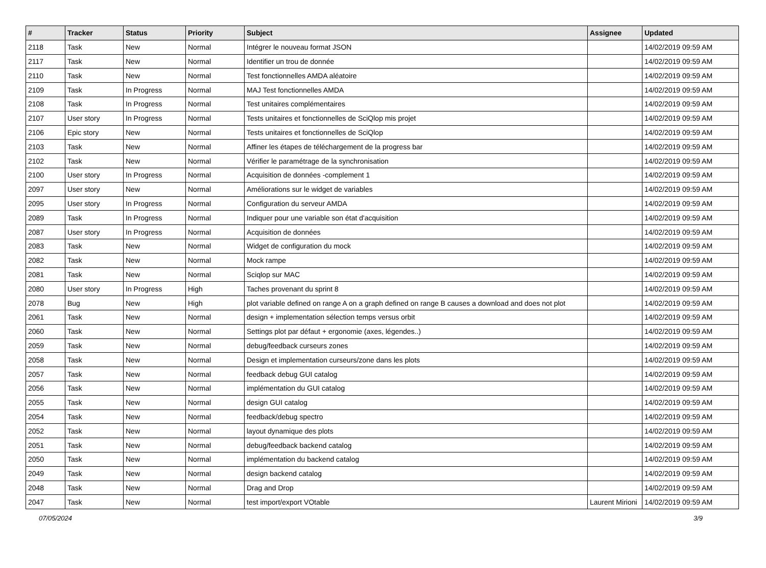| # | Tracker | Status | Priority | Subject | Assignee | Updated |
| --- | --- | --- | --- | --- | --- | --- |
| 2118 | Task | New | Normal | Intégrer le nouveau format JSON | | 14/02/2019 09:59 AM |
| 2117 | Task | New | Normal | Identifier un trou de donnée | | 14/02/2019 09:59 AM |
| 2110 | Task | New | Normal | Test fonctionnelles AMDA aléatoire | | 14/02/2019 09:59 AM |
| 2109 | Task | In Progress | Normal | MAJ Test fonctionnelles AMDA | | 14/02/2019 09:59 AM |
| 2108 | Task | In Progress | Normal | Test unitaires complémentaires | | 14/02/2019 09:59 AM |
| 2107 | User story | In Progress | Normal | Tests unitaires et fonctionnelles de SciQlop mis projet | | 14/02/2019 09:59 AM |
| 2106 | Epic story | New | Normal | Tests unitaires et fonctionnelles de SciQlop | | 14/02/2019 09:59 AM |
| 2103 | Task | New | Normal | Affiner les étapes de téléchargement de la progress bar | | 14/02/2019 09:59 AM |
| 2102 | Task | New | Normal | Vérifier le paramétrage de la synchronisation | | 14/02/2019 09:59 AM |
| 2100 | User story | In Progress | Normal | Acquisition de données -complement 1 | | 14/02/2019 09:59 AM |
| 2097 | User story | New | Normal | Améliorations sur le widget de variables | | 14/02/2019 09:59 AM |
| 2095 | User story | In Progress | Normal | Configuration du serveur AMDA | | 14/02/2019 09:59 AM |
| 2089 | Task | In Progress | Normal | Indiquer pour une variable son état d'acquisition | | 14/02/2019 09:59 AM |
| 2087 | User story | In Progress | Normal | Acquisition de données | | 14/02/2019 09:59 AM |
| 2083 | Task | New | Normal | Widget de configuration du mock | | 14/02/2019 09:59 AM |
| 2082 | Task | New | Normal | Mock rampe | | 14/02/2019 09:59 AM |
| 2081 | Task | New | Normal | Sciqlop sur MAC | | 14/02/2019 09:59 AM |
| 2080 | User story | In Progress | High | Taches provenant du sprint 8 | | 14/02/2019 09:59 AM |
| 2078 | Bug | New | High | plot variable defined on range A on a graph defined on range B causes a download and does not plot | | 14/02/2019 09:59 AM |
| 2061 | Task | New | Normal | design + implementation sélection temps versus orbit | | 14/02/2019 09:59 AM |
| 2060 | Task | New | Normal | Settings plot par défaut + ergonomie (axes, légendes..) | | 14/02/2019 09:59 AM |
| 2059 | Task | New | Normal | debug/feedback curseurs zones | | 14/02/2019 09:59 AM |
| 2058 | Task | New | Normal | Design et implementation curseurs/zone dans les plots | | 14/02/2019 09:59 AM |
| 2057 | Task | New | Normal | feedback debug GUI catalog | | 14/02/2019 09:59 AM |
| 2056 | Task | New | Normal | implémentation du GUI catalog | | 14/02/2019 09:59 AM |
| 2055 | Task | New | Normal | design GUI catalog | | 14/02/2019 09:59 AM |
| 2054 | Task | New | Normal | feedback/debug spectro | | 14/02/2019 09:59 AM |
| 2052 | Task | New | Normal | layout dynamique des plots | | 14/02/2019 09:59 AM |
| 2051 | Task | New | Normal | debug/feedback backend catalog | | 14/02/2019 09:59 AM |
| 2050 | Task | New | Normal | implémentation du backend catalog | | 14/02/2019 09:59 AM |
| 2049 | Task | New | Normal | design backend catalog | | 14/02/2019 09:59 AM |
| 2048 | Task | New | Normal | Drag and Drop | | 14/02/2019 09:59 AM |
| 2047 | Task | New | Normal | test import/export VOtable | Laurent Mirioni | 14/02/2019 09:59 AM |
07/05/2024 3/9